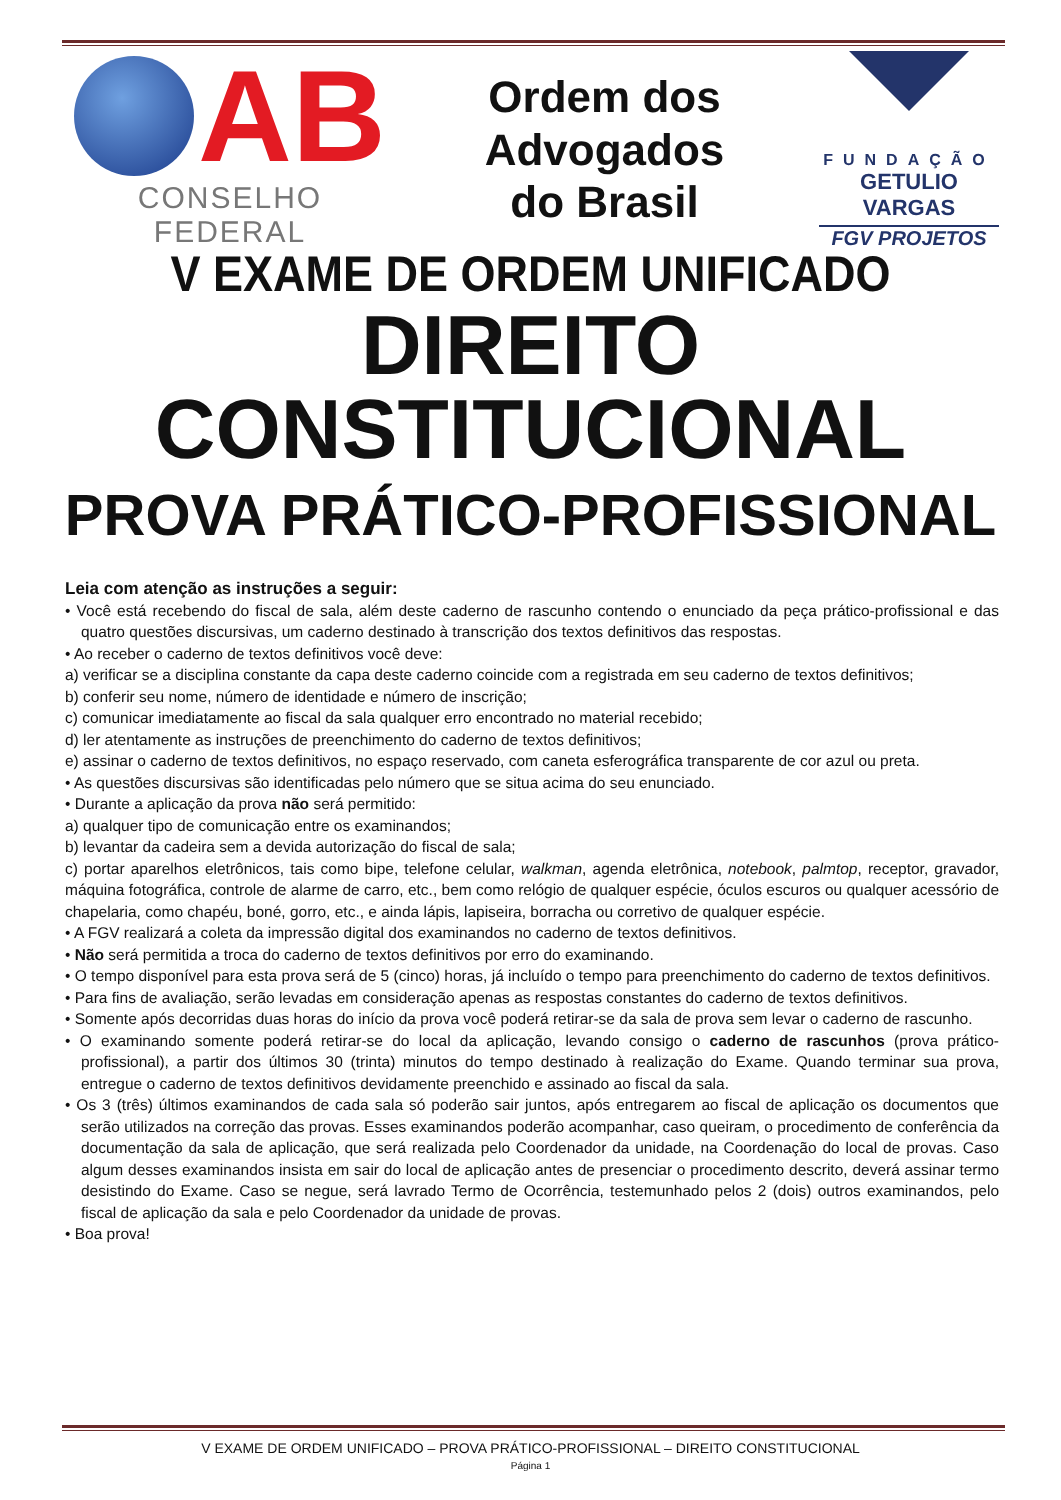AB
CONSELHO FEDERAL
Ordem dos
Advogados
do Brasil
FUNDAÇÃO
GETULIO VARGAS
FGV PROJETOS
V EXAME DE ORDEM UNIFICADO
DIREITO CONSTITUCIONAL
PROVA PRÁTICO-PROFISSIONAL
Leia com atenção as instruções a seguir:
• Você está recebendo do fiscal de sala, além deste caderno de rascunho contendo o enunciado da peça prático-profissional e das quatro questões discursivas, um caderno destinado à transcrição dos textos definitivos das respostas.
• Ao receber o caderno de textos definitivos você deve:
a) verificar se a disciplina constante da capa deste caderno coincide com a registrada em seu caderno de textos definitivos;
b) conferir seu nome, número de identidade e número de inscrição;
c) comunicar imediatamente ao fiscal da sala qualquer erro encontrado no material recebido;
d) ler atentamente as instruções de preenchimento do caderno de textos definitivos;
e) assinar o caderno de textos definitivos, no espaço reservado, com caneta esferográfica transparente de cor azul ou preta.
• As questões discursivas são identificadas pelo número que se situa acima do seu enunciado.
• Durante a aplicação da prova não será permitido:
a) qualquer tipo de comunicação entre os examinandos;
b) levantar da cadeira sem a devida autorização do fiscal de sala;
c) portar aparelhos eletrônicos, tais como bipe, telefone celular, walkman, agenda eletrônica, notebook, palmtop, receptor, gravador, máquina fotográfica, controle de alarme de carro, etc., bem como relógio de qualquer espécie, óculos escuros ou qualquer acessório de chapelaria, como chapéu, boné, gorro, etc., e ainda lápis, lapiseira, borracha ou corretivo de qualquer espécie.
• A FGV realizará a coleta da impressão digital dos examinandos no caderno de textos definitivos.
• Não será permitida a troca do caderno de textos definitivos por erro do examinando.
• O tempo disponível para esta prova será de 5 (cinco) horas, já incluído o tempo para preenchimento do caderno de textos definitivos.
• Para fins de avaliação, serão levadas em consideração apenas as respostas constantes do caderno de textos definitivos.
• Somente após decorridas duas horas do início da prova você poderá retirar-se da sala de prova sem levar o caderno de rascunho.
• O examinando somente poderá retirar-se do local da aplicação, levando consigo o caderno de rascunhos (prova prático-profissional), a partir dos últimos 30 (trinta) minutos do tempo destinado à realização do Exame. Quando terminar sua prova, entregue o caderno de textos definitivos devidamente preenchido e assinado ao fiscal da sala.
• Os 3 (três) últimos examinandos de cada sala só poderão sair juntos, após entregarem ao fiscal de aplicação os documentos que serão utilizados na correção das provas. Esses examinandos poderão acompanhar, caso queiram, o procedimento de conferência da documentação da sala de aplicação, que será realizada pelo Coordenador da unidade, na Coordenação do local de provas. Caso algum desses examinandos insista em sair do local de aplicação antes de presenciar o procedimento descrito, deverá assinar termo desistindo do Exame. Caso se negue, será lavrado Termo de Ocorrência, testemunhado pelos 2 (dois) outros examinandos, pelo fiscal de aplicação da sala e pelo Coordenador da unidade de provas.
• Boa prova!
V EXAME DE ORDEM UNIFICADO – PROVA PRÁTICO-PROFISSIONAL – DIREITO CONSTITUCIONAL
Página 1